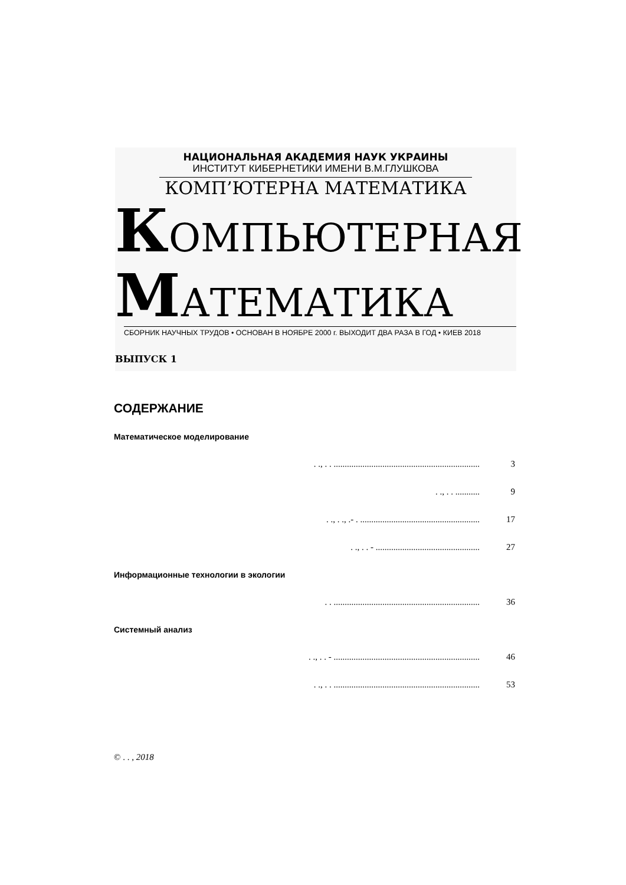НАЦИОНАЛЬНАЯ АКАДЕМИЯ НАУК УКРАИНЫ
ИНСТИТУТ КИБЕРНЕТИКИ ИМЕНИ В.М.ГЛУШКОВА
КОМП’ЮТЕРНА МАТЕМАТИКА
КОМПЬЮТЕРНАЯ
МАТЕМАТИКА ВЫПУСК 1
СБОРНИК НАУЧНЫХ ТРУДОВ • ОСНОВАН В НОЯБРЕ 2000 г. ВЫХОДИТ ДВА РАЗА В ГОД • КИЕВ 2018
СОДЕРЖАНИЕ
Математическое моделирование
. ., . . .................................................................. 3
. ., . . ........... 9
. ., . ., .- . ...................................................... 17
. ., . . - ............................................... 27
Информационные технологии в экологии
. . .................................................................. 36
Системный анализ
. ., . . - .................................................................. 46
. ., . . .................................................................. 53
© . . , 2018